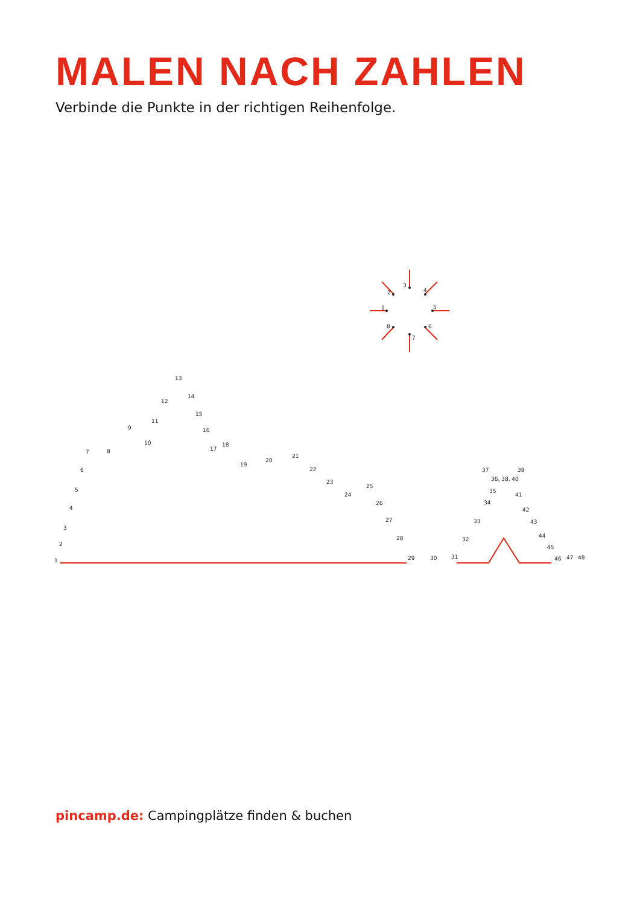MALEN NACH ZAHLEN
Verbinde die Punkte in der richtigen Reihenfolge.
3
2
4
1
5
8
6
7
1
2
3
4
5
6
7
8
9
10
11
12
13
14
15
16
17
18
19
20
21
22
23
24
25
26
27
28
29
30
31
32
33
34
35
36, 38, 40
37
39
41
42
43
44
45
46
47
48
pincamp.de: Campingplätze finden & buchen